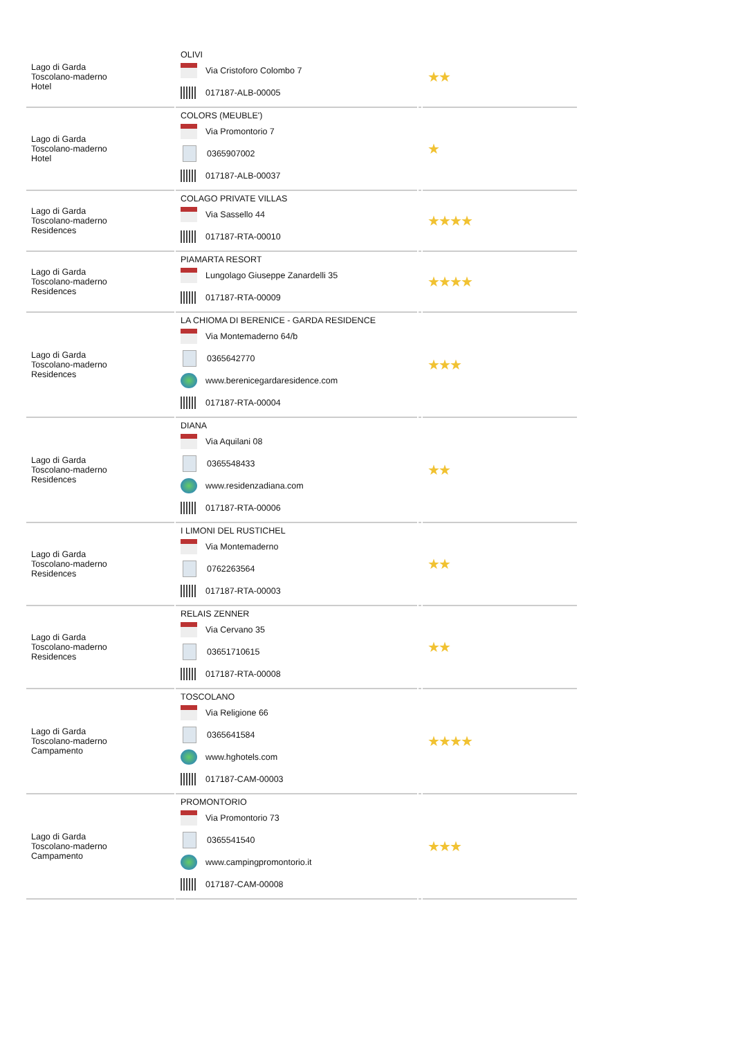| Lago di Garda Toscolano-maderno Hotel | OLIVI Via Cristoforo Colombo 7 017187-ALB-00005 | | ★★ |
| Lago di Garda Toscolano-maderno Hotel | COLORS (MEUBLE') Via Promontorio 7 0365907002 017187-ALB-00037 | | ★ |
| Lago di Garda Toscolano-maderno Residences | COLAGO PRIVATE VILLAS Via Sassello 44 017187-RTA-00010 | | ★★★★ |
| Lago di Garda Toscolano-maderno Residences | PIAMARTA RESORT Lungolago Giuseppe Zanardelli 35 017187-RTA-00009 | | ★★★★ |
| Lago di Garda Toscolano-maderno Residences | LA CHIOMA DI BERENICE - GARDA RESIDENCE Via Montemaderno 64/b 0365642770 www.berenicegardaresidence.com 017187-RTA-00004 | | ★★★ |
| Lago di Garda Toscolano-maderno Residences | DIANA Via Aquilani 08 0365548433 www.residenzadiana.com 017187-RTA-00006 | | ★★ |
| Lago di Garda Toscolano-maderno Residences | I LIMONI DEL RUSTICHEL Via Montemaderno 0762263564 017187-RTA-00003 | | ★★ |
| Lago di Garda Toscolano-maderno Residences | RELAIS ZENNER Via Cervano 35 03651710615 017187-RTA-00008 | | ★★ |
| Lago di Garda Toscolano-maderno Campamento | TOSCOLANO Via Religione 66 0365641584 www.hghotels.com 017187-CAM-00003 | | ★★★★ |
| Lago di Garda Toscolano-maderno Campamento | PROMONTORIO Via Promontorio 73 0365541540 www.campingpromontorio.it 017187-CAM-00008 | | ★★★ |